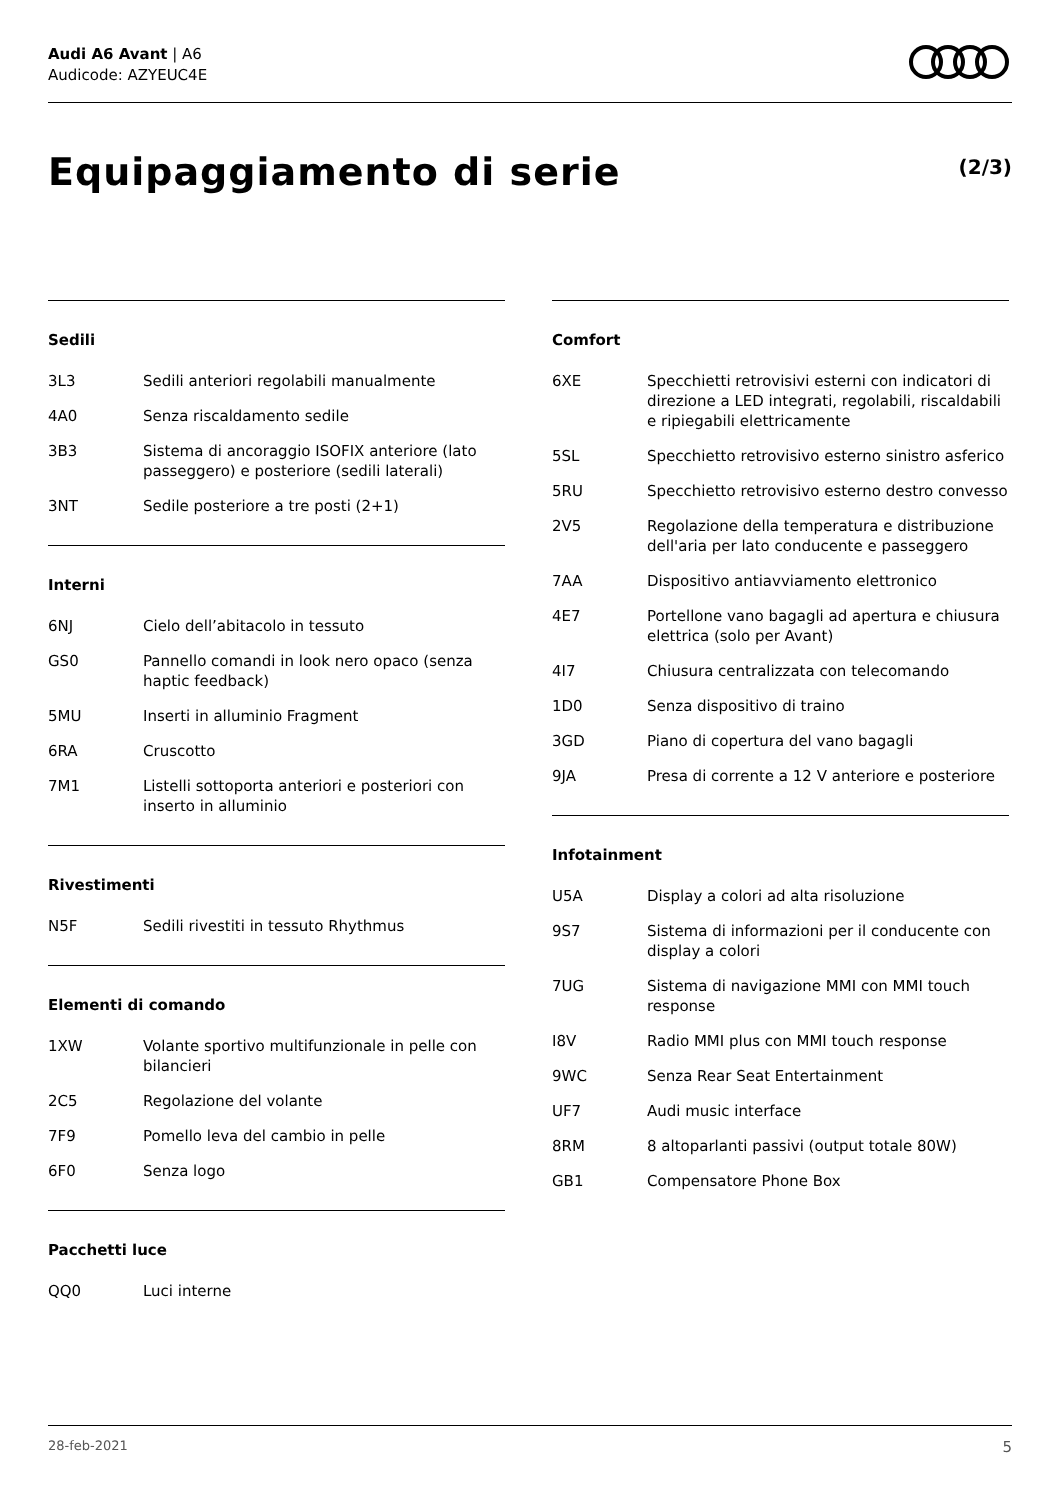Audi A6 Avant | A6
Audicode: AZYEUC4E
Equipaggiamento di serie (2/3)
Sedili
| 3L3 | Sedili anteriori regolabili manualmente |
| 4A0 | Senza riscaldamento sedile |
| 3B3 | Sistema di ancoraggio ISOFIX anteriore (lato passeggero) e posteriore (sedili laterali) |
| 3NT | Sedile posteriore a tre posti (2+1) |
Interni
| 6NJ | Cielo dell’abitacolo in tessuto |
| GS0 | Pannello comandi in look nero opaco (senza haptic feedback) |
| 5MU | Inserti in alluminio Fragment |
| 6RA | Cruscotto |
| 7M1 | Listelli sottoporta anteriori e posteriori con inserto in alluminio |
Rivestimenti
| N5F | Sedili rivestiti in tessuto Rhythmus |
Elementi di comando
| 1XW | Volante sportivo multifunzionale in pelle con bilancieri |
| 2C5 | Regolazione del volante |
| 7F9 | Pomello leva del cambio in pelle |
| 6F0 | Senza logo |
Pacchetti luce
| QQ0 | Luci interne |
Comfort
| 6XE | Specchietti retrovisivi esterni con indicatori di direzione a LED integrati, regolabili, riscaldabili e ripiegabili elettricamente |
| 5SL | Specchietto retrovisivo esterno sinistro asferico |
| 5RU | Specchietto retrovisivo esterno destro convesso |
| 2V5 | Regolazione della temperatura e distribuzione dell'aria per lato conducente e passeggero |
| 7AA | Dispositivo antiavviamento elettronico |
| 4E7 | Portellone vano bagagli ad apertura e chiusura elettrica (solo per Avant) |
| 4I7 | Chiusura centralizzata con telecomando |
| 1D0 | Senza dispositivo di traino |
| 3GD | Piano di copertura del vano bagagli |
| 9JA | Presa di corrente a 12 V anteriore e posteriore |
Infotainment
| U5A | Display a colori ad alta risoluzione |
| 9S7 | Sistema di informazioni per il conducente con display a colori |
| 7UG | Sistema di navigazione MMI con MMI touch response |
| I8V | Radio MMI plus con MMI touch response |
| 9WC | Senza Rear Seat Entertainment |
| UF7 | Audi music interface |
| 8RM | 8 altoparlanti passivi (output totale 80W) |
| GB1 | Compensatore Phone Box |
28-feb-2021 5